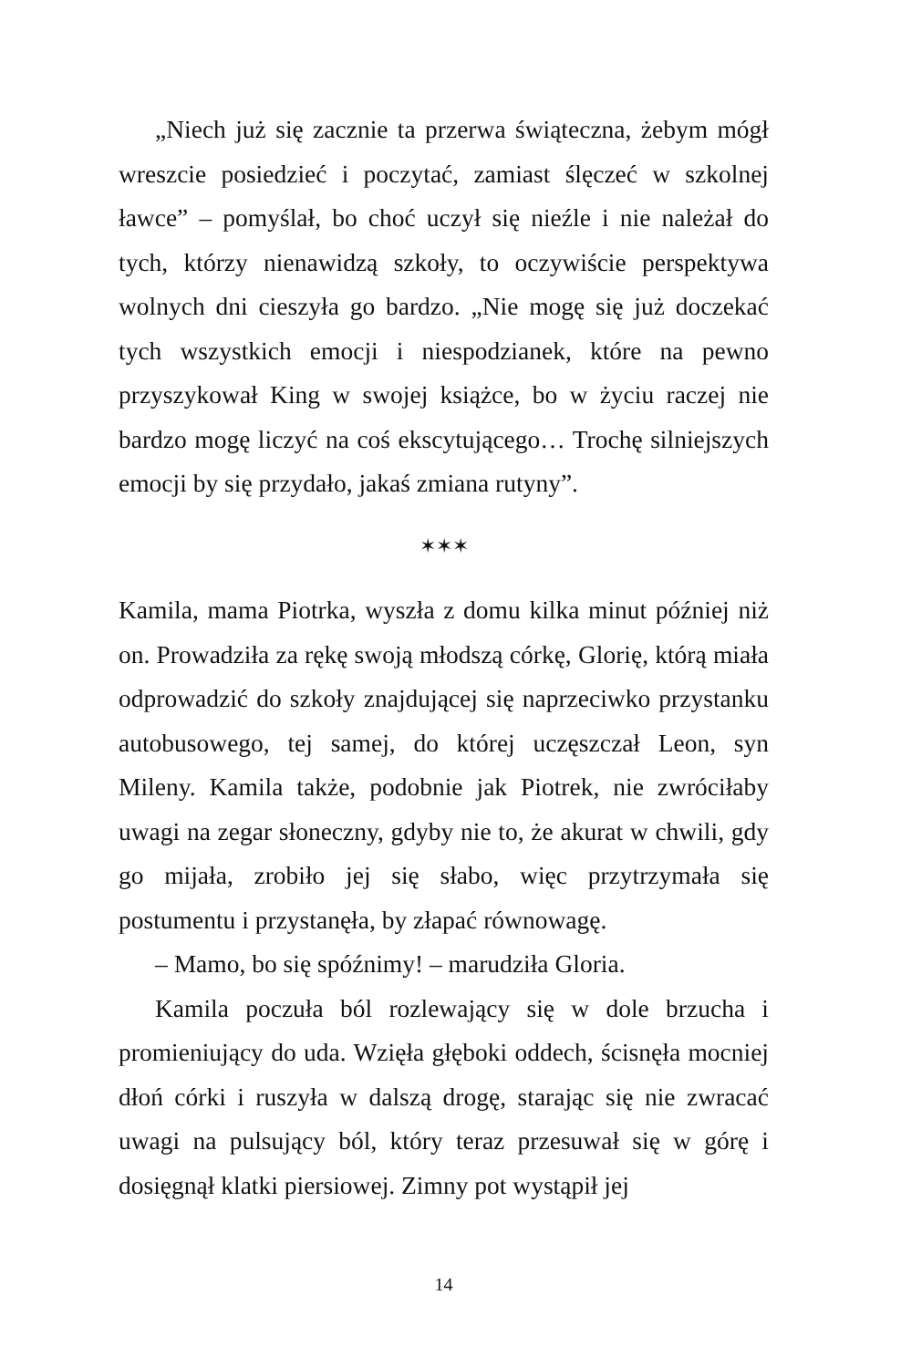„Niech już się zacznie ta przerwa świąteczna, żebym mógł wreszcie posiedzieć i poczytać, zamiast ślęczeć w szkolnej ławce” – pomyślał, bo choć uczył się nieźle i nie należał do tych, którzy nienawidzą szkoły, to oczywiście perspektywa wolnych dni cieszyła go bardzo. „Nie mogę się już doczekać tych wszystkich emocji i niespodzianek, które na pewno przyszykował King w swojej książce, bo w życiu raczej nie bardzo mogę liczyć na coś ekscytującego… Trochę silniej­szych emocji by się przydało, jakaś zmiana rutyny”.
✶✶✶
Kamila, mama Piotrka, wyszła z domu kilka minut póź­niej niż on. Prowadziła za rękę swoją młodszą córkę, Glo­rię, którą miała odprowadzić do szkoły znajdującej się na­przeciwko przystanku autobusowego, tej samej, do której uczęszczał Leon, syn Mileny. Kamila także, podobnie jak Piotrek, nie zwróciłaby uwagi na zegar słoneczny, gdyby nie to, że akurat w chwili, gdy go mijała, zrobiło jej się sła­bo, więc przytrzymała się postumentu i przystanęła, by złapać równowagę.
– Mamo, bo się spóźnimy! – marudziła Gloria.
Kamila poczuła ból rozlewający się w dole brzucha i promieniujący do uda. Wzięła głęboki oddech, ścisnęła mocniej dłoń córki i ruszyła w dalszą drogę, starając się nie zwracać uwagi na pulsujący ból, który teraz przesuwał się w górę i dosięgnął klatki piersiowej. Zimny pot wystąpił jej
14